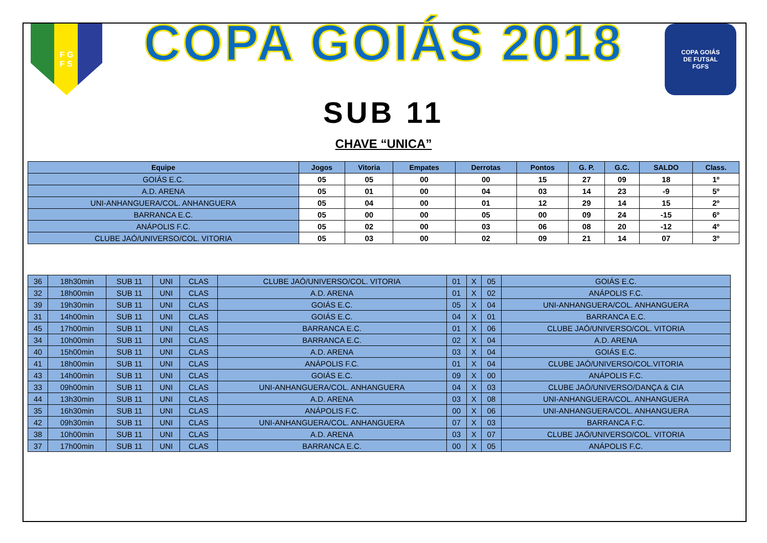F G
F S
COPA GOIÁS 2018
COPA GOIÁS
DE FUTSAL
FGFS
SUB 11
CHAVE “UNICA”
| Equipe | Jogos | Vitoria | Empates | Derrotas | Pontos | G. P. | G.C. | SALDO | Class. |
| --- | --- | --- | --- | --- | --- | --- | --- | --- | --- |
| GOIÁS E.C. | 05 | 05 | 00 | 00 | 15 | 27 | 09 | 18 | 1º |
| A.D. ARENA | 05 | 01 | 00 | 04 | 03 | 14 | 23 | -9 | 5º |
| UNI-ANHANGUERA/COL. ANHANGUERA | 05 | 04 | 00 | 01 | 12 | 29 | 14 | 15 | 2º |
| BARRANCA E.C. | 05 | 00 | 00 | 05 | 00 | 09 | 24 | -15 | 6º |
| ANÁPOLIS F.C. | 05 | 02 | 00 | 03 | 06 | 08 | 20 | -12 | 4º |
| CLUBE JAÓ/UNIVERSO/COL. VITORIA | 05 | 03 | 00 | 02 | 09 | 21 | 14 | 07 | 3º |
| 36 | 18h30min | SUB 11 | UNI | CLAS | CLUBE JAÓ/UNIVERSO/COL. VITORIA | 01 | X | 05 | GOIÁS E.C. |
| 32 | 18h00min | SUB 11 | UNI | CLAS | A.D. ARENA | 01 | X | 02 | ANÁPOLIS F.C. |
| 39 | 19h30min | SUB 11 | UNI | CLAS | GOIÁS E.C. | 05 | X | 04 | UNI-ANHANGUERA/COL. ANHANGUERA |
| 31 | 14h00min | SUB 11 | UNI | CLAS | GOIÁS E.C. | 04 | X | 01 | BARRANCA E.C. |
| 45 | 17h00min | SUB 11 | UNI | CLAS | BARRANCA E.C. | 01 | X | 06 | CLUBE JAÓ/UNIVERSO/COL. VITORIA |
| 34 | 10h00min | SUB 11 | UNI | CLAS | BARRANCA E.C. | 02 | X | 04 | A.D. ARENA |
| 40 | 15h00min | SUB 11 | UNI | CLAS | A.D. ARENA | 03 | X | 04 | GOIÁS E.C. |
| 41 | 18h00min | SUB 11 | UNI | CLAS | ANÁPOLIS F.C. | 01 | X | 04 | CLUBE JAÓ/UNIVERSO/COL.VITORIA |
| 43 | 14h00min | SUB 11 | UNI | CLAS | GOIÁS E.C. | 09 | X | 00 | ANÁPOLIS F.C. |
| 33 | 09h00min | SUB 11 | UNI | CLAS | UNI-ANHANGUERA/COL. ANHANGUERA | 04 | X | 03 | CLUBE JAÓ/UNIVERSO/DANÇA & CIA |
| 44 | 13h30min | SUB 11 | UNI | CLAS | A.D. ARENA | 03 | X | 08 | UNI-ANHANGUERA/COL. ANHANGUERA |
| 35 | 16h30min | SUB 11 | UNI | CLAS | ANÁPOLIS F.C. | 00 | X | 06 | UNI-ANHANGUERA/COL. ANHANGUERA |
| 42 | 09h30min | SUB 11 | UNI | CLAS | UNI-ANHANGUERA/COL. ANHANGUERA | 07 | X | 03 | BARRANCA F.C. |
| 38 | 10h00min | SUB 11 | UNI | CLAS | A.D. ARENA | 03 | X | 07 | CLUBE JAÓ/UNIVERSO/COL. VITORIA |
| 37 | 17h00min | SUB 11 | UNI | CLAS | BARRANCA E.C. | 00 | X | 05 | ANÁPOLIS F.C. |